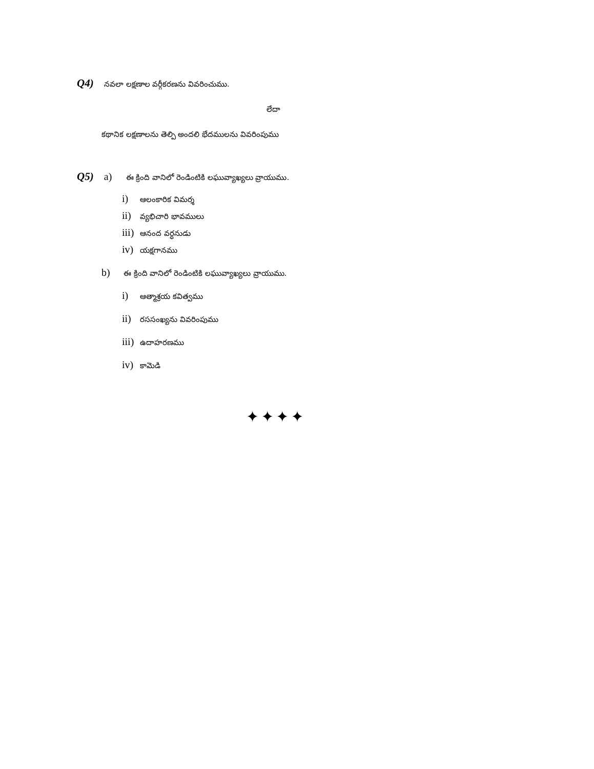Q4) నవలా లక్షణాల వర్గీకరణను వివరించుము.
లేదా
కథానిక లక్షణాలను తెల్పి అందలి భేదములను వివరింపుము
Q5) a) ఈ క్రింది వానిలో రెండింటికి లఘువ్యాఖ్యలు వ్రాయుము.
i) ఆలంకారిక విమర్శ
ii) వ్యభిచారి భావములు
iii) ఆనంద వర్ధనుడు
iv) యక్షగానము
b) ఈ క్రింది వానిలో రెండింటికి లఘువ్యాఖ్యలు వ్రాయుము.
i) ఆత్మాశ్రయ కవిత్వము
ii) రససంఖ్యను వివరింపుము
iii) ఉదాహరణము
iv) కామెడి
✦✦✦✦